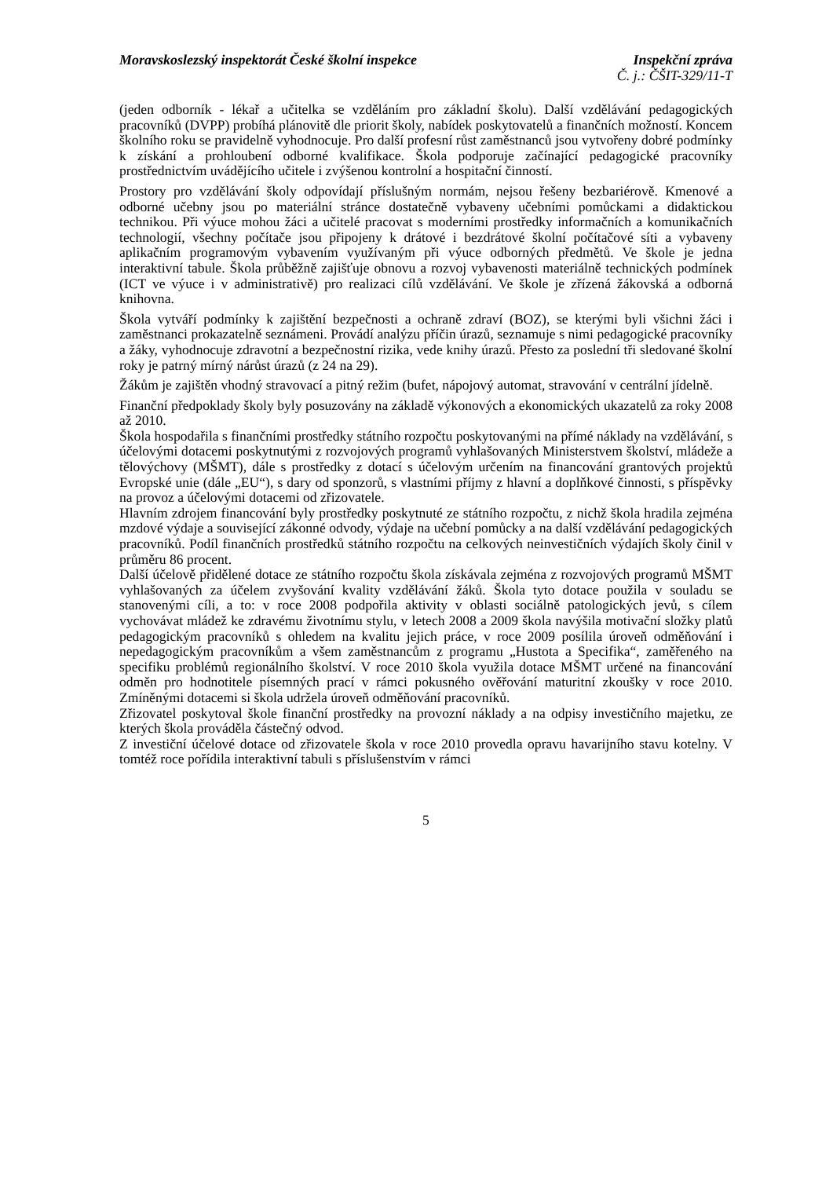Moravskoslezský inspektorát České školní inspekce
Inspekční zpráva
Č. j.: ČŠIT-329/11-T
(jeden odborník - lékař a učitelka se vzděláním pro základní školu). Další vzdělávání pedagogických pracovníků (DVPP) probíhá plánovitě dle priorit školy, nabídek poskytovatelů a finančních možností. Koncem školního roku se pravidelně vyhodnocuje. Pro další profesní růst zaměstnanců jsou vytvořeny dobré podmínky k získání a prohloubení odborné kvalifikace. Škola podporuje začínající pedagogické pracovníky prostřednictvím uvádějícího učitele i zvýšenou kontrolní a hospitační činností.
Prostory pro vzdělávání školy odpovídají příslušným normám, nejsou řešeny bezbariérově. Kmenové a odborné učebny jsou po materiální stránce dostatečně vybaveny učebními pomůckami a didaktickou technikou. Při výuce mohou žáci a učitelé pracovat s moderními prostředky informačních a komunikačních technologií, všechny počítače jsou připojeny k drátové i bezdrátové školní počítačové síti a vybaveny aplikačním programovým vybavením využívaným při výuce odborných předmětů. Ve škole je jedna interaktivní tabule. Škola průběžně zajišťuje obnovu a rozvoj vybavenosti materiálně technických podmínek (ICT ve výuce i v administrativě) pro realizaci cílů vzdělávání. Ve škole je zřízená žákovská a odborná knihovna.
Škola vytváří podmínky k zajištění bezpečnosti a ochraně zdraví (BOZ), se kterými byli všichni žáci i zaměstnanci prokazatelně seznámeni. Provádí analýzu příčin úrazů, seznamuje s nimi pedagogické pracovníky a žáky, vyhodnocuje zdravotní a bezpečnostní rizika, vede knihy úrazů. Přesto za poslední tři sledované školní roky je patrný mírný nárůst úrazů (z 24 na 29).
Žákům je zajištěn vhodný stravovací a pitný režim (bufet, nápojový automat, stravování v centrální jídelně.
Finanční předpoklady školy byly posuzovány na základě výkonových a ekonomických ukazatelů za roky 2008 až 2010.
Škola hospodařila s finančními prostředky státního rozpočtu poskytovanými na přímé náklady na vzdělávání, s účelovými dotacemi poskytnutými z rozvojových programů vyhlašovaných Ministerstvem školství, mládeže a tělovýchovy (MŠMT), dále s prostředky z dotací s účelovým určením na financování grantových projektů Evropské unie (dále „EU“), s dary od sponzorů, s vlastními příjmy z hlavní a doplňkové činnosti, s příspěvky na provoz a účelovými dotacemi od zřizovatele.
Hlavním zdrojem financování byly prostředky poskytnuté ze státního rozpočtu, z nichž škola hradila zejména mzdové výdaje a související zákonné odvody, výdaje na učební pomůcky a na další vzdělávání pedagogických pracovníků. Podíl finančních prostředků státního rozpočtu na celkových neinvestičních výdajích školy činil v průměru 86 procent.
Další účelově přidělené dotace ze státního rozpočtu škola získávala zejména z rozvojových programů MŠMT vyhlašovaných za účelem zvyšování kvality vzdělávání žáků. Škola tyto dotace použila v souladu se stanovenými cíli, a to: v roce 2008 podpořila aktivity v oblasti sociálně patologických jevů, s cílem vychovávat mládež ke zdravému životnímu stylu, v letech 2008 a 2009 škola navýšila motivační složky platů pedagogickým pracovníků s ohledem na kvalitu jejich práce, v roce 2009 posílila úroveň odměňování i nepedagogickým pracovníkům a všem zaměstnancům z programu „Hustota a Specifika“, zaměřeného na specifiku problémů regionálního školství. V roce 2010 škola využila dotace MŠMT určené na financování odměn pro hodnotitele písemných prací v rámci pokusného ověřování maturitní zkoušky v roce 2010. Zmíněnými dotacemi si škola udržela úroveň odměňování pracovníků.
Zřizovatel poskytoval škole finanční prostředky na provozní náklady a na odpisy investičního majetku, ze kterých škola prováděla částečný odvod.
Z investiční účelové dotace od zřizovatele škola v roce 2010 provedla opravu havarijního stavu kotelny. V tomtéž roce pořídila interaktivní tabuli s příslušenstvím v rámci
5